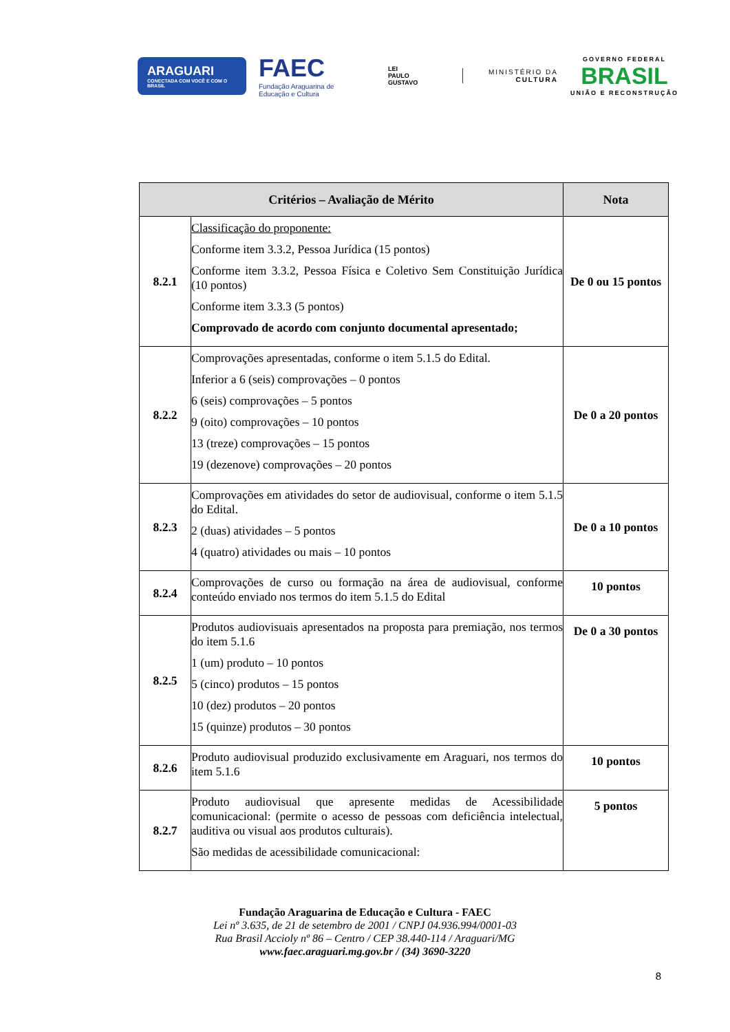ARAGUARI
CONECTADA COM VOCÊ E COM O BRASIL
FAEC
Fundação Araguarina de Educação e Cultura
LEI
PAULO
GUSTAVO
MINISTÉRIO DA
CULTURA
GOVERNO FEDERAL
BRASIL
UNIÃO E RECONSTRUÇÃO
| Critérios – Avaliação de Mérito | | Nota |
| --- | --- | --- |
| 8.2.1 | Classificação do proponente: Conforme item 3.3.2, Pessoa Jurídica (15 pontos) Conforme item 3.3.2, Pessoa Física e Coletivo Sem Constituição Jurídica (10 pontos) Conforme item 3.3.3 (5 pontos) Comprovado de acordo com conjunto documental apresentado; | De 0 ou 15 pontos |
| 8.2.2 | Comprovações apresentadas, conforme o item 5.1.5 do Edital. Inferior a 6 (seis) comprovações – 0 pontos 6 (seis) comprovações – 5 pontos 9 (oito) comprovações – 10 pontos 13 (treze) comprovações – 15 pontos 19 (dezenove) comprovações – 20 pontos | De 0 a 20 pontos |
| 8.2.3 | Comprovações em atividades do setor de audiovisual, conforme o item 5.1.5 do Edital. 2 (duas) atividades – 5 pontos 4 (quatro) atividades ou mais – 10 pontos | De 0 a 10 pontos |
| 8.2.4 | Comprovações de curso ou formação na área de audiovisual, conforme conteúdo enviado nos termos do item 5.1.5 do Edital | 10 pontos |
| 8.2.5 | Produtos audiovisuais apresentados na proposta para premiação, nos termos do item 5.1.6 1 (um) produto – 10 pontos 5 (cinco) produtos – 15 pontos 10 (dez) produtos – 20 pontos 15 (quinze) produtos – 30 pontos | De 0 a 30 pontos |
| 8.2.6 | Produto audiovisual produzido exclusivamente em Araguari, nos termos do item 5.1.6 | 10 pontos |
| 8.2.7 | Produto audiovisual que apresente medidas de Acessibilidade comunicacional: (permite o acesso de pessoas com deficiência intelectual, auditiva ou visual aos produtos culturais). São medidas de acessibilidade comunicacional: | 5 pontos |
Fundação Araguarina de Educação e Cultura - FAEC
Lei nº 3.635, de 21 de setembro de 2001 / CNPJ 04.936.994/0001-03
Rua Brasil Accioly nº 86 – Centro / CEP 38.440-114 / Araguari/MG
www.faec.araguari.mg.gov.br / (34) 3690-3220
8